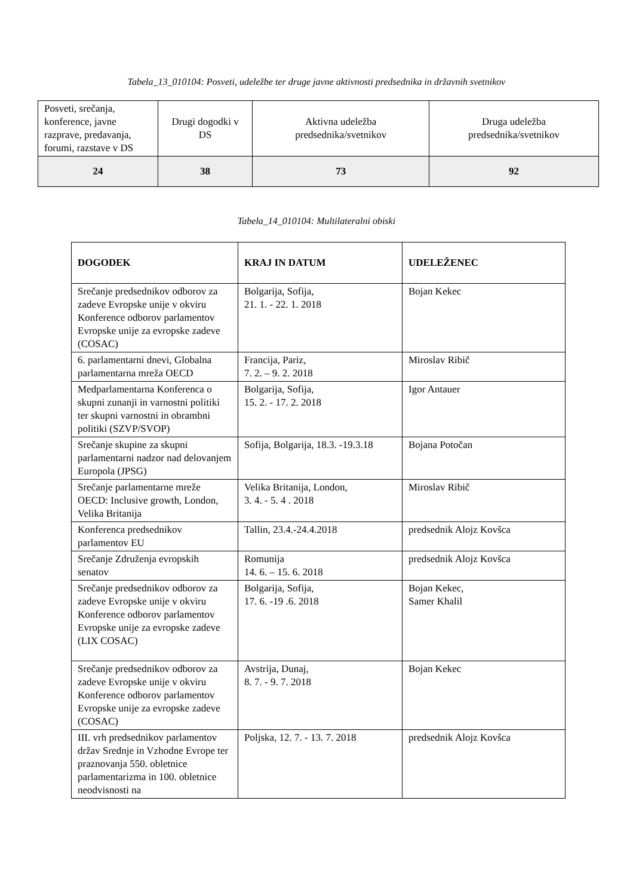Tabela_13_010104: Posveti, udeležbe ter druge javne aktivnosti predsednika in državnih svetnikov
| Posveti, srečanja, konference, javne razprave, predavanja, forumi, razstave v DS | Drugi dogodki v DS | Aktivna udeležba predsednika/svetnikov | Druga udeležba predsednika/svetnikov |
| 24 | 38 | 73 | 92 |
Tabela_14_010104: Multilateralni obiski
| DOGODEK | KRAJ IN DATUM | UDELEŽENEC |
| --- | --- | --- |
| Srečanje predsednikov odborov za zadeve Evropske unije v okviru Konference odborov parlamentov Evropske unije za evropske zadeve (COSAC) | Bolgarija, Sofija, 21. 1. - 22. 1. 2018 | Bojan Kekec |
| 6. parlamentarni dnevi, Globalna parlamentarna mreža OECD | Francija, Pariz, 7. 2. – 9. 2. 2018 | Miroslav Ribič |
| Medparlamentarna Konferenca o skupni zunanji in varnostni politiki ter skupni varnostni in obrambni politiki (SZVP/SVOP) | Bolgarija, Sofija, 15. 2. - 17. 2. 2018 | Igor Antauer |
| Srečanje skupine za skupni parlamentarni nadzor nad delovanjem Europola (JPSG) | Sofija, Bolgarija, 18.3. -19.3.18 | Bojana Potočan |
| Srečanje parlamentarne mreže OECD: Inclusive growth, London, Velika Britanija | Velika Britanija, London, 3. 4. - 5. 4 . 2018 | Miroslav Ribič |
| Konferenca predsednikov parlamentov EU | Tallin, 23.4.-24.4.2018 | predsednik Alojz Kovšca |
| Srečanje Združenja evropskih senatov | Romunija 14. 6. – 15. 6. 2018 | predsednik Alojz Kovšca |
| Srečanje predsednikov odborov za zadeve Evropske unije v okviru Konference odborov parlamentov Evropske unije za evropske zadeve (LIX COSAC) | Bolgarija, Sofija, 17. 6. -19 .6. 2018 | Bojan Kekec, Samer Khalil |
| Srečanje predsednikov odborov za zadeve Evropske unije v okviru Konference odborov parlamentov Evropske unije za evropske zadeve (COSAC) | Avstrija, Dunaj, 8. 7. - 9. 7. 2018 | Bojan Kekec |
| III. vrh predsednikov parlamentov držav Srednje in Vzhodne Evrope ter praznovanja 550. obletnice parlamentarizma in 100. obletnice neodvisnosti na | Poljska, 12. 7. - 13. 7. 2018 | predsednik Alojz Kovšca |